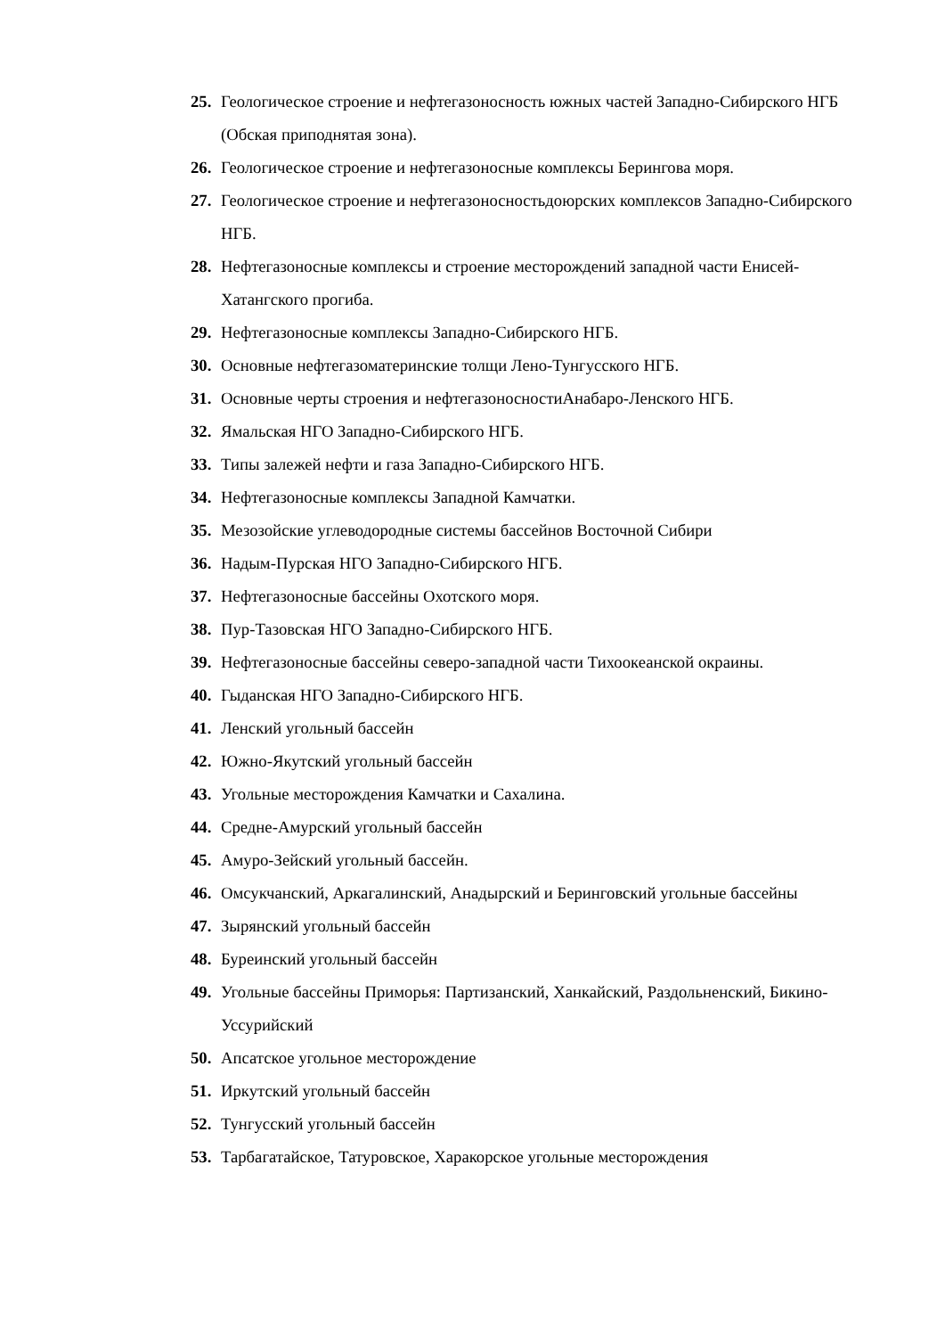25. Геологическое строение и нефтегазоносность южных частей Западно-Сибирского НГБ (Обская приподнятая зона).
26. Геологическое строение и нефтегазоносные комплексы Берингова моря.
27. Геологическое строение и нефтегазоносностьдоюрских комплексов Западно-Сибирского НГБ.
28. Нефтегазоносные комплексы и строение месторождений западной части Енисей-Хатангского прогиба.
29. Нефтегазоносные комплексы Западно-Сибирского НГБ.
30. Основные нефтегазоматеринские толщи Лено-Тунгусского НГБ.
31. Основные черты строения и нефтегазоносностиАнабаро-Ленского НГБ.
32. Ямальская НГО Западно-Сибирского НГБ.
33. Типы залежей нефти и газа Западно-Сибирского НГБ.
34. Нефтегазоносные комплексы Западной Камчатки.
35. Мезозойские углеводородные системы бассейнов Восточной Сибири
36. Надым-Пурская НГО Западно-Сибирского НГБ.
37. Нефтегазоносные бассейны Охотского моря.
38. Пур-Тазовская НГО Западно-Сибирского НГБ.
39. Нефтегазоносные бассейны северо-западной части Тихоокеанской окраины.
40. Гыданская НГО Западно-Сибирского НГБ.
41. Ленский угольный бассейн
42. Южно-Якутский угольный бассейн
43. Угольные месторождения Камчатки и Сахалина.
44. Средне-Амурский угольный бассейн
45. Амуро-Зейский угольный бассейн.
46. Омсукчанский, Аркагалинский, Анадырский и Беринговский угольные бассейны
47. Зырянский угольный бассейн
48. Буреинский угольный бассейн
49. Угольные бассейны Приморья: Партизанский, Ханкайский, Раздольненский, Бикино-Уссурийский
50. Апсатское угольное месторождение
51. Иркутский угольный бассейн
52. Тунгусский угольный бассейн
53. Тарбагатайское, Татуровское, Харакорское угольные месторождения